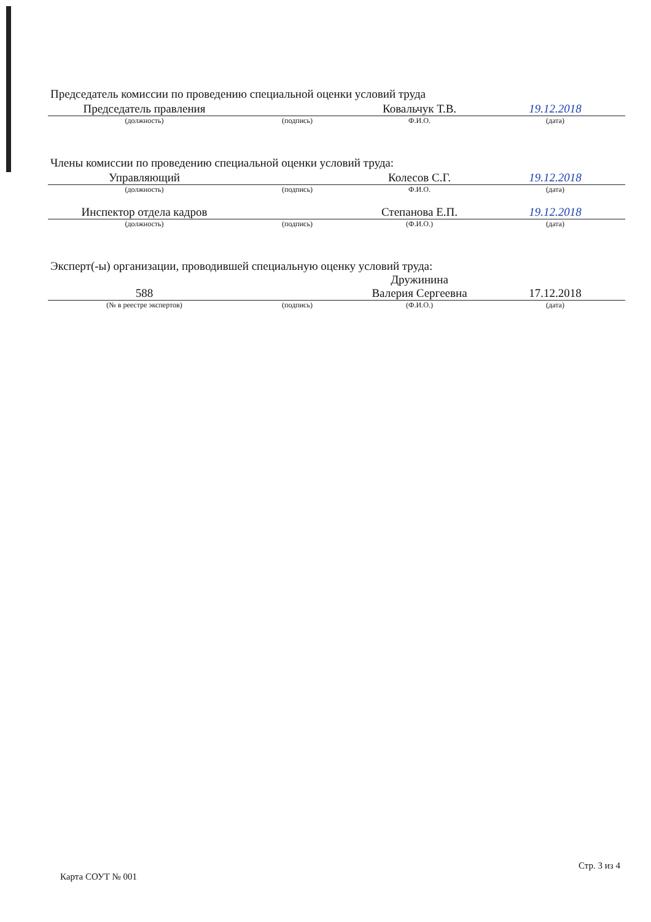Председатель комиссии по проведению специальной оценки условий труда
| Председатель правления | | Ковальчук Т.В. | 19.12.2018 |
| (должность) | (подпись) | Ф.И.О. | (дата) |
Члены комиссии по проведению специальной оценки условий труда:
| Управляющий | | Колесов С.Г. | 19.12.2018 |
| (должность) | (подпись) | Ф.И.О. | (дата) |
| Инспектор отдела кадров | | Степанова Е.П. | 19.12.2018 |
| (должность) | (подпись) | (Ф.И.О.) | (дата) |
Эксперт(-ы) организации, проводившей специальную оценку условий труда:
| 588 | | Дружинина Валерия Сергеевна | 17.12.2018 |
| (№ в реестре экспертов) | (подпись) | (Ф.И.О.) | (дата) |
Карта СОУТ № 001 Стр. 3 из 4